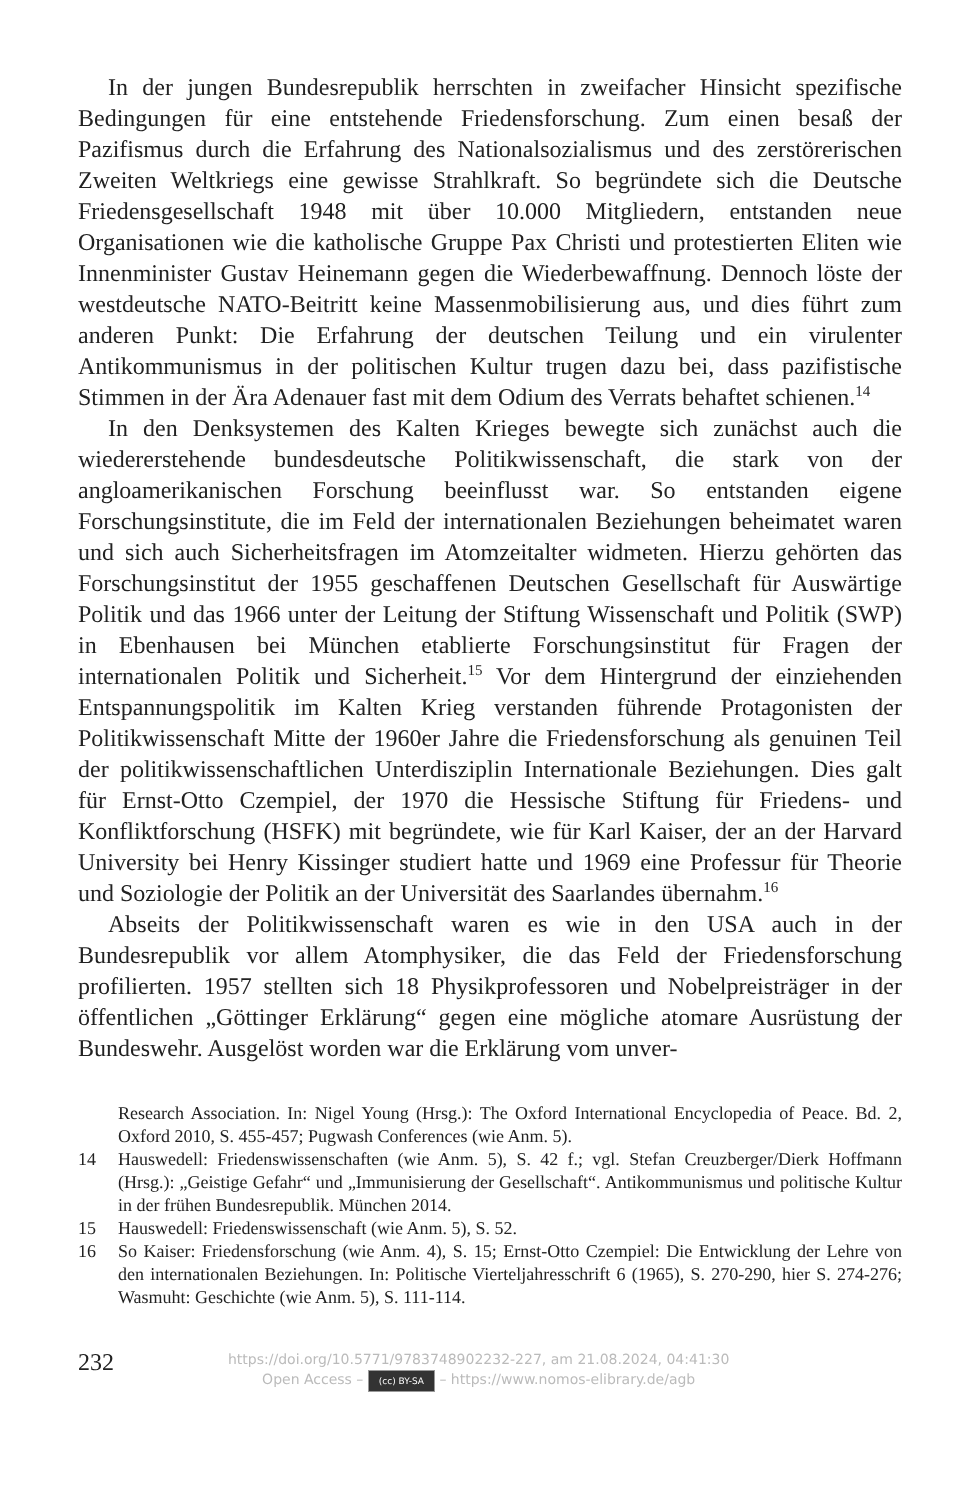In der jungen Bundesrepublik herrschten in zweifacher Hinsicht spezifische Bedingungen für eine entstehende Friedensforschung. Zum einen besaß der Pazifismus durch die Erfahrung des Nationalsozialismus und des zerstörerischen Zweiten Weltkriegs eine gewisse Strahlkraft. So begründete sich die Deutsche Friedensgesellschaft 1948 mit über 10.000 Mitgliedern, entstanden neue Organisationen wie die katholische Gruppe Pax Christi und protestierten Eliten wie Innenminister Gustav Heinemann gegen die Wiederbewaffnung. Dennoch löste der westdeutsche NATO-Beitritt keine Massenmobilisierung aus, und dies führt zum anderen Punkt: Die Erfahrung der deutschen Teilung und ein virulenter Antikommunismus in der politischen Kultur trugen dazu bei, dass pazifistische Stimmen in der Ära Adenauer fast mit dem Odium des Verrats behaftet schienen.<sup>14</sup>
In den Denksystemen des Kalten Krieges bewegte sich zunächst auch die wiedererstehende bundesdeutsche Politikwissenschaft, die stark von der angloamerikanischen Forschung beeinflusst war. So entstanden eigene Forschungsinstitute, die im Feld der internationalen Beziehungen beheimatet waren und sich auch Sicherheitsfragen im Atomzeitalter widmeten. Hierzu gehörten das Forschungsinstitut der 1955 geschaffenen Deutschen Gesellschaft für Auswärtige Politik und das 1966 unter der Leitung der Stiftung Wissenschaft und Politik (SWP) in Ebenhausen bei München etablierte Forschungsinstitut für Fragen der internationalen Politik und Sicherheit.<sup>15</sup> Vor dem Hintergrund der einziehenden Entspannungspolitik im Kalten Krieg verstanden führende Protagonisten der Politikwissenschaft Mitte der 1960er Jahre die Friedensforschung als genuinen Teil der politikwissenschaftlichen Unterdisziplin Internationale Beziehungen. Dies galt für Ernst-Otto Czempiel, der 1970 die Hessische Stiftung für Friedens- und Konfliktforschung (HSFK) mit begründete, wie für Karl Kaiser, der an der Harvard University bei Henry Kissinger studiert hatte und 1969 eine Professur für Theorie und Soziologie der Politik an der Universität des Saarlandes übernahm.<sup>16</sup>
Abseits der Politikwissenschaft waren es wie in den USA auch in der Bundesrepublik vor allem Atomphysiker, die das Feld der Friedensforschung profilierten. 1957 stellten sich 18 Physikprofessoren und Nobelpreisträger in der öffentlichen „Göttinger Erklärung“ gegen eine mögliche atomare Ausrüstung der Bundeswehr. Ausgelöst worden war die Erklärung vom unver-
Research Association. In: Nigel Young (Hrsg.): The Oxford International Encyclopedia of Peace. Bd. 2, Oxford 2010, S. 455-457; Pugwash Conferences (wie Anm. 5).
14 Hauswedell: Friedenswissenschaften (wie Anm. 5), S. 42 f.; vgl. Stefan Creuzberger/Dierk Hoffmann (Hrsg.): „Geistige Gefahr“ und „Immunisierung der Gesellschaft“. Antikommunismus und politische Kultur in der frühen Bundesrepublik. München 2014.
15 Hauswedell: Friedenswissenschaft (wie Anm. 5), S. 52.
16 So Kaiser: Friedensforschung (wie Anm. 4), S. 15; Ernst-Otto Czempiel: Die Entwicklung der Lehre von den internationalen Beziehungen. In: Politische Vierteljahresschrift 6 (1965), S. 270-290, hier S. 274-276; Wasmuht: Geschichte (wie Anm. 5), S. 111-114.
232
https://doi.org/10.5771/9783748902232-227, am 21.08.2024, 04:41:30
Open Access – (cc) BY-SA – https://www.nomos-elibrary.de/agb